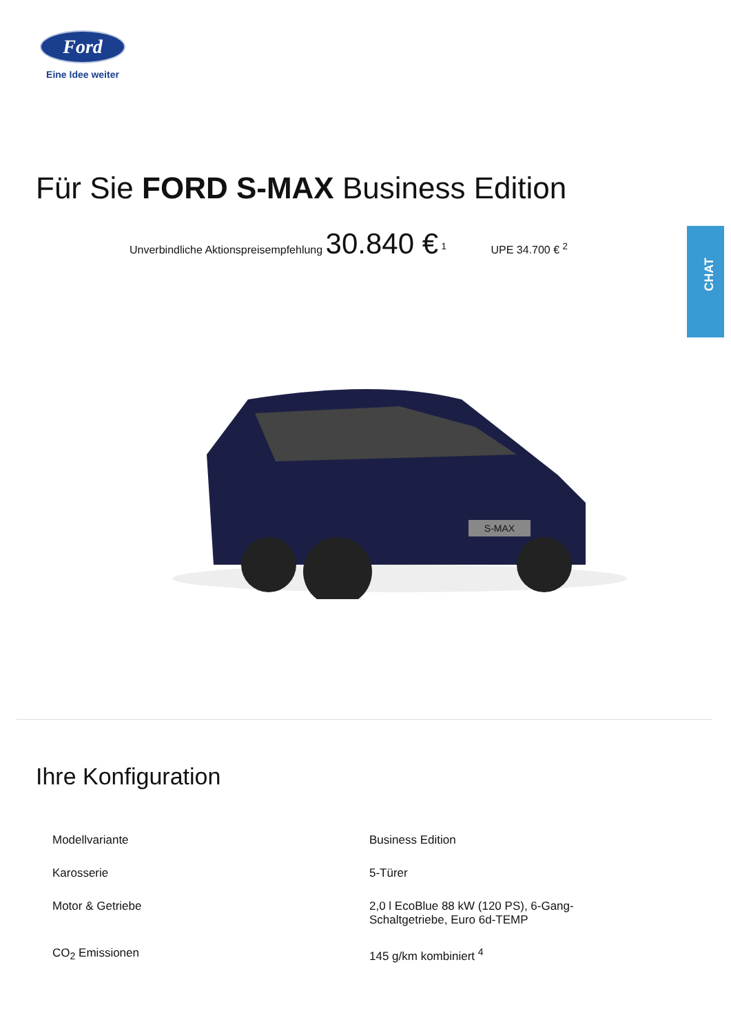Ford
Eine Idee weiter
Für Sie FORD S-MAX Business Edition
Unverbindliche Aktionspreisempfehlung 30.840 € <sup>1</sup> UPE 34.700 € <sup>2</sup> CHAT
S-MAX
Ihre Konfiguration
| Modellvariante | Business Edition |
| Karosserie | 5-Türer |
| Motor & Getriebe | 2,0 l EcoBlue 88 kW (120 PS), 6-Gang- Schaltgetriebe, Euro 6d-TEMP |
| CO<sub>2</sub> Emissionen | 145 g/km kombiniert <sup>4</sup> |